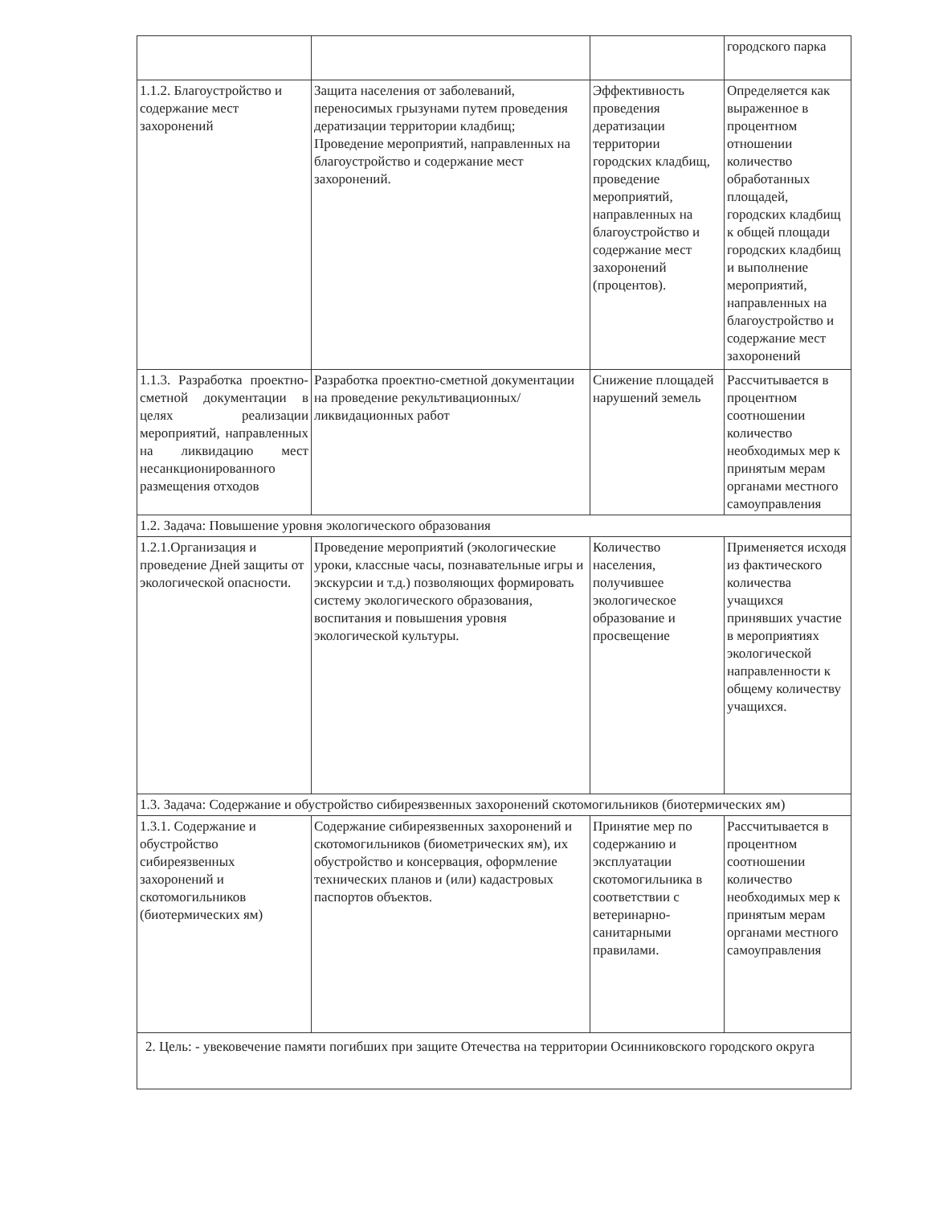| | | | городского парка |
| 1.1.2. Благоустройство и содержание мест захоронений | Защита населения от заболеваний, переносимых грызунами путем проведения дератизации территории кладбищ; Проведение мероприятий, направленных на благоустройство и содержание мест захоронений. | Эффективность проведения дератизации территории городских кладбищ, проведение мероприятий, направленных на благоустройство и содержание мест захоронений (процентов). | Определяется как выраженное в процентном отношении количество обработанных площадей, городских кладбищ к общей площади городских кладбищ и выполнение мероприятий, направленных на благоустройство и содержание мест захоронений |
| 1.1.3. Разработка проектно-сметной документации в целях реализации мероприятий, направленных на ликвидацию мест несанкционированного размещения отходов | Разработка проектно-сметной документации на проведение рекультивационных/ликвидационных работ | Снижение площадей нарушений земель | Рассчитывается в процентном соотношении количество необходимых мер к принятым мерам органами местного самоуправления |
| 1.2. Задача: Повышение уровня экологического образования | | | |
| 1.2.1.Организация и проведение Дней защиты от экологической опасности. | Проведение мероприятий (экологические уроки, классные часы, познавательные игры и экскурсии и т.д.) позволяющих формировать систему экологического образования, воспитания и повышения уровня экологической культуры. | Количество населения, получившее экологическое образование и просвещение | Применяется исходя из фактического количества учащихся принявших участие в мероприятиях экологической направленности к общему количеству учащихся. |
| 1.3. Задача: Содержание и обустройство сибиреязвенных захоронений скотомогильников (биотермических ям) | | | |
| 1.3.1. Содержание и обустройство сибиреязвенных захоронений и скотомогильников (биотермических ям) | Содержание сибиреязвенных захоронений и скотомогильников (биометрических ям), их обустройство и консервация, оформление технических планов и (или) кадастровых паспортов объектов. | Принятие мер по содержанию и эксплуатации скотомогильника в соответствии с ветеринарно-санитарными правилами. | Рассчитывается в процентном соотношении количество необходимых мер к принятым мерам органами местного самоуправления |
| 2. Цель: - увековечение памяти погибших при защите Отечества на территории Осинниковского городского округа | | | |